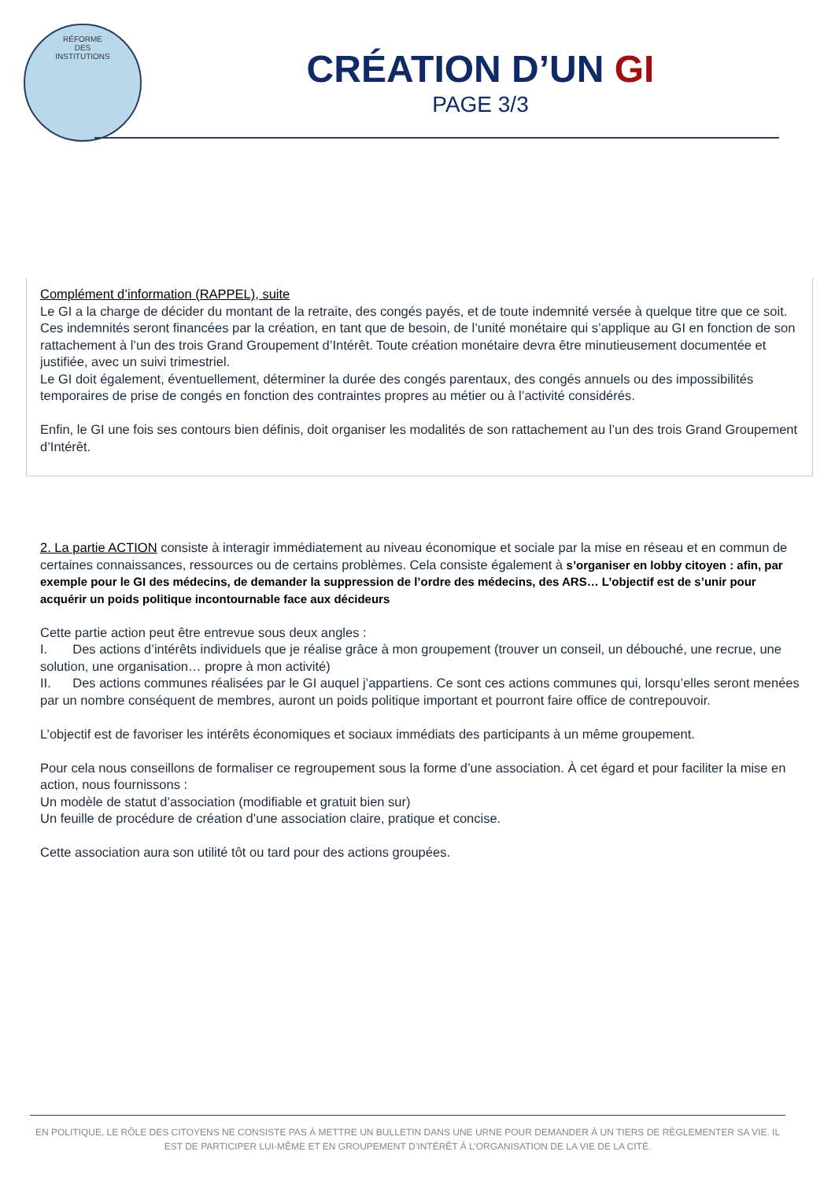RÉFORME
DES
INSTITUTIONS
CRÉATION D’UN GI
PAGE 3/3
Complément d’information (RAPPEL), suite
Le GI a la charge de décider du montant de la retraite, des congés payés, et de toute indemnité versée à quelque titre que ce soit. Ces indemnités seront financées par la création, en tant que de besoin, de l’unité monétaire qui s’applique au GI en fonction de son rattachement à l’un des trois Grand Groupement d’Intérêt. Toute création monétaire devra être minutieusement documentée et justifiée, avec un suivi trimestriel.
Le GI doit également, éventuellement, déterminer la durée des congés parentaux, des congés annuels ou des impossibilités temporaires de prise de congés en fonction des contraintes propres au métier ou à l’activité considérés.
Enfin, le GI une fois ses contours bien définis, doit organiser les modalités de son rattachement au l’un des trois Grand Groupement d’Intérêt.
2. La partie ACTION consiste à interagir immédiatement au niveau économique et sociale par la mise en réseau et en commun de certaines connaissances, ressources ou de certains problèmes. Cela consiste également à s’organiser en lobby citoyen : afin, par exemple pour le GI des médecins, de demander la suppression de l’ordre des médecins, des ARS… L’objectif est de s’unir pour acquérir un poids politique incontournable face aux décideurs
Cette partie action peut être entrevue sous deux angles :
I. Des actions d’intérêts individuels que je réalise grâce à mon groupement (trouver un conseil, un débouché, une recrue, une solution, une organisation… propre à mon activité)
II. Des actions communes réalisées par le GI auquel j’appartiens. Ce sont ces actions communes qui, lorsqu’elles seront menées par un nombre conséquent de membres, auront un poids politique important et pourront faire office de contrepouvoir.
L’objectif est de favoriser les intérêts économiques et sociaux immédiats des participants à un même groupement.
Pour cela nous conseillons de formaliser ce regroupement sous la forme d’une association. À cet égard et pour faciliter la mise en action, nous fournissons :
Un modèle de statut d’association (modifiable et gratuit bien sur)
Un feuille de procédure de création d’une association claire, pratique et concise.
Cette association aura son utilité tôt ou tard pour des actions groupées.
EN POLITIQUE, LE RÔLE DES CITOYENS NE CONSISTE PAS À METTRE UN BULLETIN DANS UNE URNE POUR DEMANDER À UN TIERS DE RÈGLEMENTER SA VIE. IL EST DE PARTICIPER LUI-MÊME ET EN GROUPEMENT D’INTÉRÊT À L’ORGANISATION DE LA VIE DE LA CITÉ.